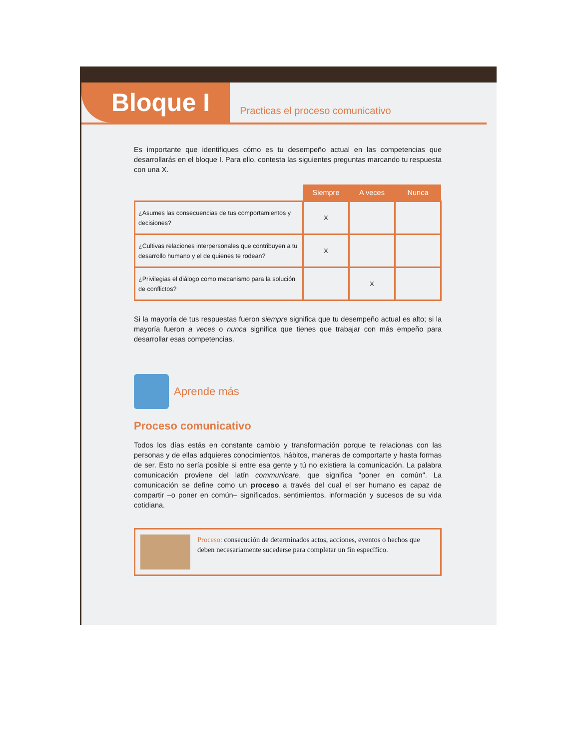Bloque I
Practicas el proceso comunicativo
Es importante que identifiques cómo es tu desempeño actual en las competencias que desarrollarás en el bloque I. Para ello, contesta las siguientes preguntas marcando tu respuesta con una X.
| | Siempre | A veces | Nunca |
| --- | --- | --- | --- |
| ¿Asumes las consecuencias de tus comportamientos y decisiones? | X | | |
| ¿Cultivas relaciones interpersonales que contribuyen a tu desarrollo humano y el de quienes te rodean? | X | | |
| ¿Privilegias el diálogo como mecanismo para la solución de conflictos? | | X | |
Si la mayoría de tus respuestas fueron siempre significa que tu desempeño actual es alto; si la mayoría fueron a veces o nunca significa que tienes que trabajar con más empeño para desarrollar esas competencias.
Aprende más
Proceso comunicativo
Todos los días estás en constante cambio y transformación porque te relacionas con las personas y de ellas adquieres conocimientos, hábitos, maneras de comportarte y hasta formas de ser. Esto no sería posible si entre esa gente y tú no existiera la comunicación. La palabra comunicación proviene del latín communicare, que significa "poner en común". La comunicación se define como un proceso a través del cual el ser humano es capaz de compartir –o poner en común– significados, sentimientos, información y sucesos de su vida cotidiana.
Proceso: consecución de determinados actos, acciones, eventos o hechos que deben necesariamente sucederse para completar un fin específico.